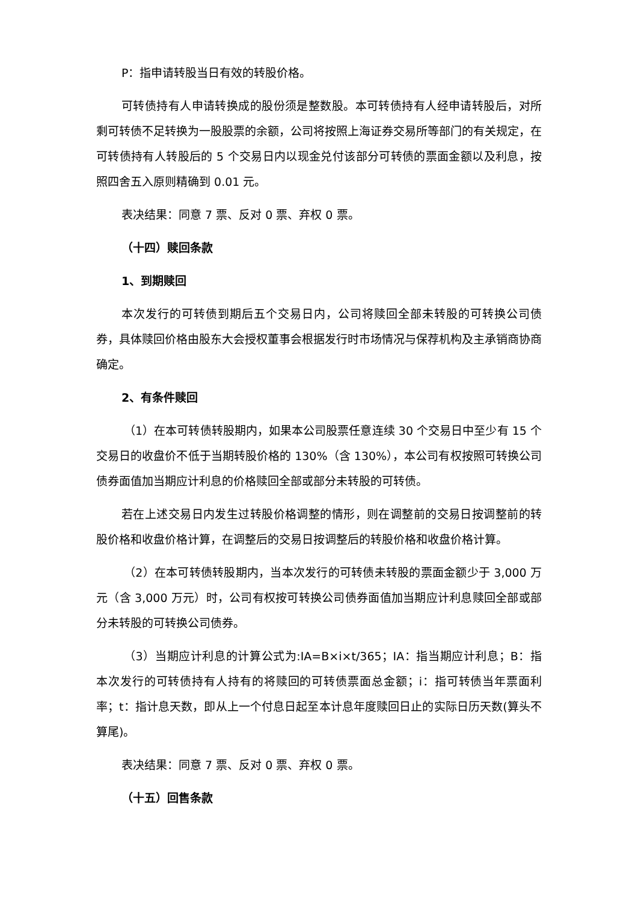P：指申请转股当日有效的转股价格。
可转债持有人申请转换成的股份须是整数股。本可转债持有人经申请转股后，对所剩可转债不足转换为一股股票的余额，公司将按照上海证券交易所等部门的有关规定，在可转债持有人转股后的 5 个交易日内以现金兑付该部分可转债的票面金额以及利息，按照四舍五入原则精确到 0.01 元。
表决结果：同意 7 票、反对 0 票、弃权 0 票。
（十四）赎回条款
1、到期赎回
本次发行的可转债到期后五个交易日内，公司将赎回全部未转股的可转换公司债券，具体赎回价格由股东大会授权董事会根据发行时市场情况与保荐机构及主承销商协商确定。
2、有条件赎回
（1）在本可转债转股期内，如果本公司股票任意连续 30 个交易日中至少有 15 个交易日的收盘价不低于当期转股价格的 130%（含 130%），本公司有权按照可转换公司债券面值加当期应计利息的价格赎回全部或部分未转股的可转债。
若在上述交易日内发生过转股价格调整的情形，则在调整前的交易日按调整前的转股价格和收盘价格计算，在调整后的交易日按调整后的转股价格和收盘价格计算。
（2）在本可转债转股期内，当本次发行的可转债未转股的票面金额少于 3,000 万元（含 3,000 万元）时，公司有权按可转换公司债券面值加当期应计利息赎回全部或部分未转股的可转换公司债券。
（3）当期应计利息的计算公式为:IA=B×i×t/365；IA：指当期应计利息；B：指本次发行的可转债持有人持有的将赎回的可转债票面总金额；i：指可转债当年票面利率；t：指计息天数，即从上一个付息日起至本计息年度赎回日止的实际日历天数(算头不算尾)。
表决结果：同意 7 票、反对 0 票、弃权 0 票。
（十五）回售条款